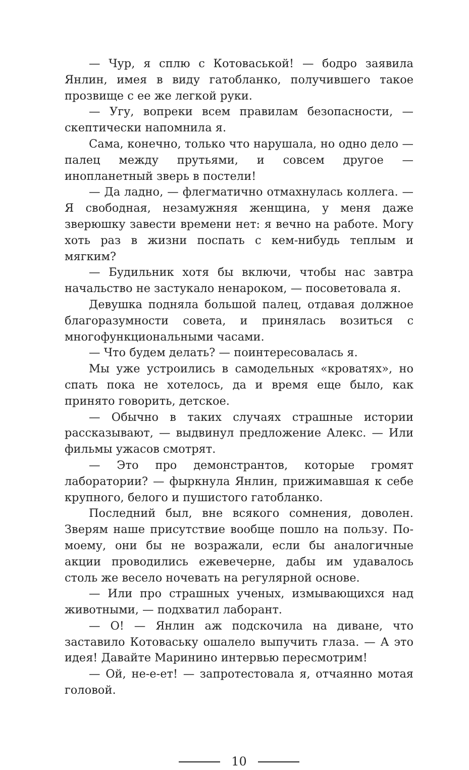— Чур, я сплю с Котоваськой! — бодро заявила Янлин, имея в виду гатобланко, получившего такое прозвище с ее же легкой руки.
— Угу, вопреки всем правилам безопасности, — скептически напомнила я.
Сама, конечно, только что нарушала, но одно дело — палец между прутьями, и совсем другое — инопланетный зверь в постели!
— Да ладно, — флегматично отмахнулась коллега. — Я свободная, незамужняя женщина, у меня даже зверюшку завести времени нет: я вечно на работе. Могу хоть раз в жизни поспать с кем-нибудь теплым и мягким?
— Будильник хотя бы включи, чтобы нас завтра начальство не застукало ненароком, — посоветовала я.
Девушка подняла большой палец, отдавая должное благоразумности совета, и принялась возиться с многофункциональными часами.
— Что будем делать? — поинтересовалась я.
Мы уже устроились в самодельных «кроватях», но спать пока не хотелось, да и время еще было, как принято говорить, детское.
— Обычно в таких случаях страшные истории рассказывают, — выдвинул предложение Алекс. — Или фильмы ужасов смотрят.
— Это про демонстрантов, которые громят лаборатории? — фыркнула Янлин, прижимавшая к себе крупного, белого и пушистого гатобланко.
Последний был, вне всякого сомнения, доволен. Зверям наше присутствие вообще пошло на пользу. По-моему, они бы не возражали, если бы аналогичные акции проводились ежевечерне, дабы им удавалось столь же весело ночевать на регулярной основе.
— Или про страшных ученых, измывающихся над животными, — подхватил лаборант.
— О! — Янлин аж подскочила на диване, что заставило Котоваську ошалело выпучить глаза. — А это идея! Давайте Маринино интервью пересмотрим!
— Ой, не-е-ет! — запротестовала я, отчаянно мотая головой.
10